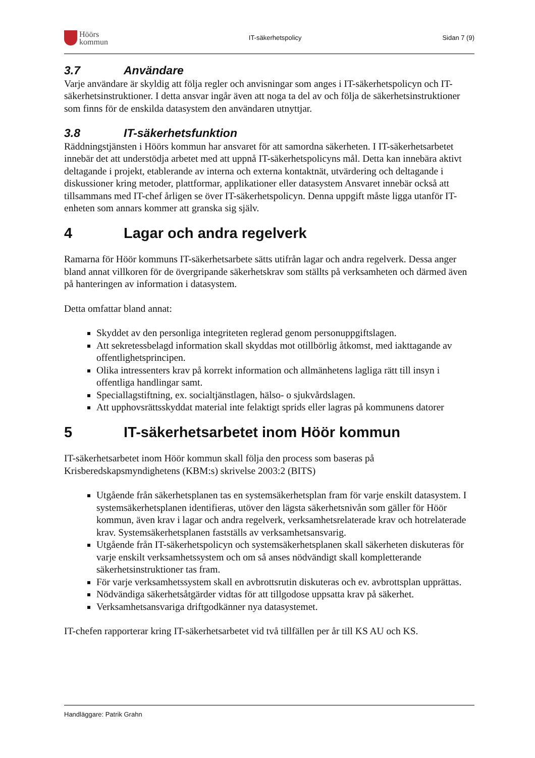Höörs
kommun
IT-säkerhetspolicy Sidan 7 (9)
3.7 Användare
Varje användare är skyldig att följa regler och anvisningar som anges i IT-säkerhetspolicyn och IT-säkerhetsinstruktioner. I detta ansvar ingår även att noga ta del av och följa de säkerhetsinstruktioner som finns för de enskilda datasystem den användaren utnyttjar.
3.8 IT-säkerhetsfunktion
Räddningstjänsten i Höörs kommun har ansvaret för att samordna säkerheten. I IT-säkerhetsarbetet innebär det att understödja arbetet med att uppnå IT-säkerhetspolicyns mål. Detta kan innebära aktivt deltagande i projekt, etablerande av interna och externa kontaktnät, utvärdering och deltagande i diskussioner kring metoder, plattformar, applikationer eller datasystem Ansvaret innebär också att tillsammans med IT-chef årligen se över IT-säkerhetspolicyn. Denna uppgift måste ligga utanför IT-enheten som annars kommer att granska sig själv.
4 Lagar och andra regelverk
Ramarna för Höör kommuns IT-säkerhetsarbete sätts utifrån lagar och andra regelverk. Dessa anger bland annat villkoren för de övergripande säkerhetskrav som ställts på verksamheten och därmed även på hanteringen av information i datasystem.
Detta omfattar bland annat:
Skyddet av den personliga integriteten reglerad genom personuppgiftslagen.
Att sekretessbelagd information skall skyddas mot otillbörlig åtkomst, med iakttagande av offentlighetsprincipen.
Olika intressenters krav på korrekt information och allmänhetens lagliga rätt till insyn i offentliga handlingar samt.
Speciallagstiftning, ex. socialtjänstlagen, hälso- o sjukvårdslagen.
Att upphovsrättsskyddat material inte felaktigt sprids eller lagras på kommunens datorer
5 IT-säkerhetsarbetet inom Höör kommun
IT-säkerhetsarbetet inom Höör kommun skall följa den process som baseras på Krisberedskapsmyndighetens (KBM:s) skrivelse 2003:2 (BITS)
Utgående från säkerhetsplanen tas en systemsäkerhetsplan fram för varje enskilt datasystem. I systemsäkerhetsplanen identifieras, utöver den lägsta säkerhetsnivån som gäller för Höör kommun, även krav i lagar och andra regelverk, verksamhetsrelaterade krav och hotrelaterade krav. Systemsäkerhetsplanen fastställs av verksamhetsansvarig.
Utgående från IT-säkerhetspolicyn och systemsäkerhetsplanen skall säkerheten diskuteras för varje enskilt verksamhetssystem och om så anses nödvändigt skall kompletterande säkerhetsinstruktioner tas fram.
För varje verksamhetssystem skall en avbrottsrutin diskuteras och ev. avbrottsplan upprättas.
Nödvändiga säkerhetsåtgärder vidtas för att tillgodose uppsatta krav på säkerhet.
Verksamhetsansvariga driftgodkänner nya datasystemet.
IT-chefen rapporterar kring IT-säkerhetsarbetet vid två tillfällen per år till KS AU och KS.
Handläggare: Patrik Grahn